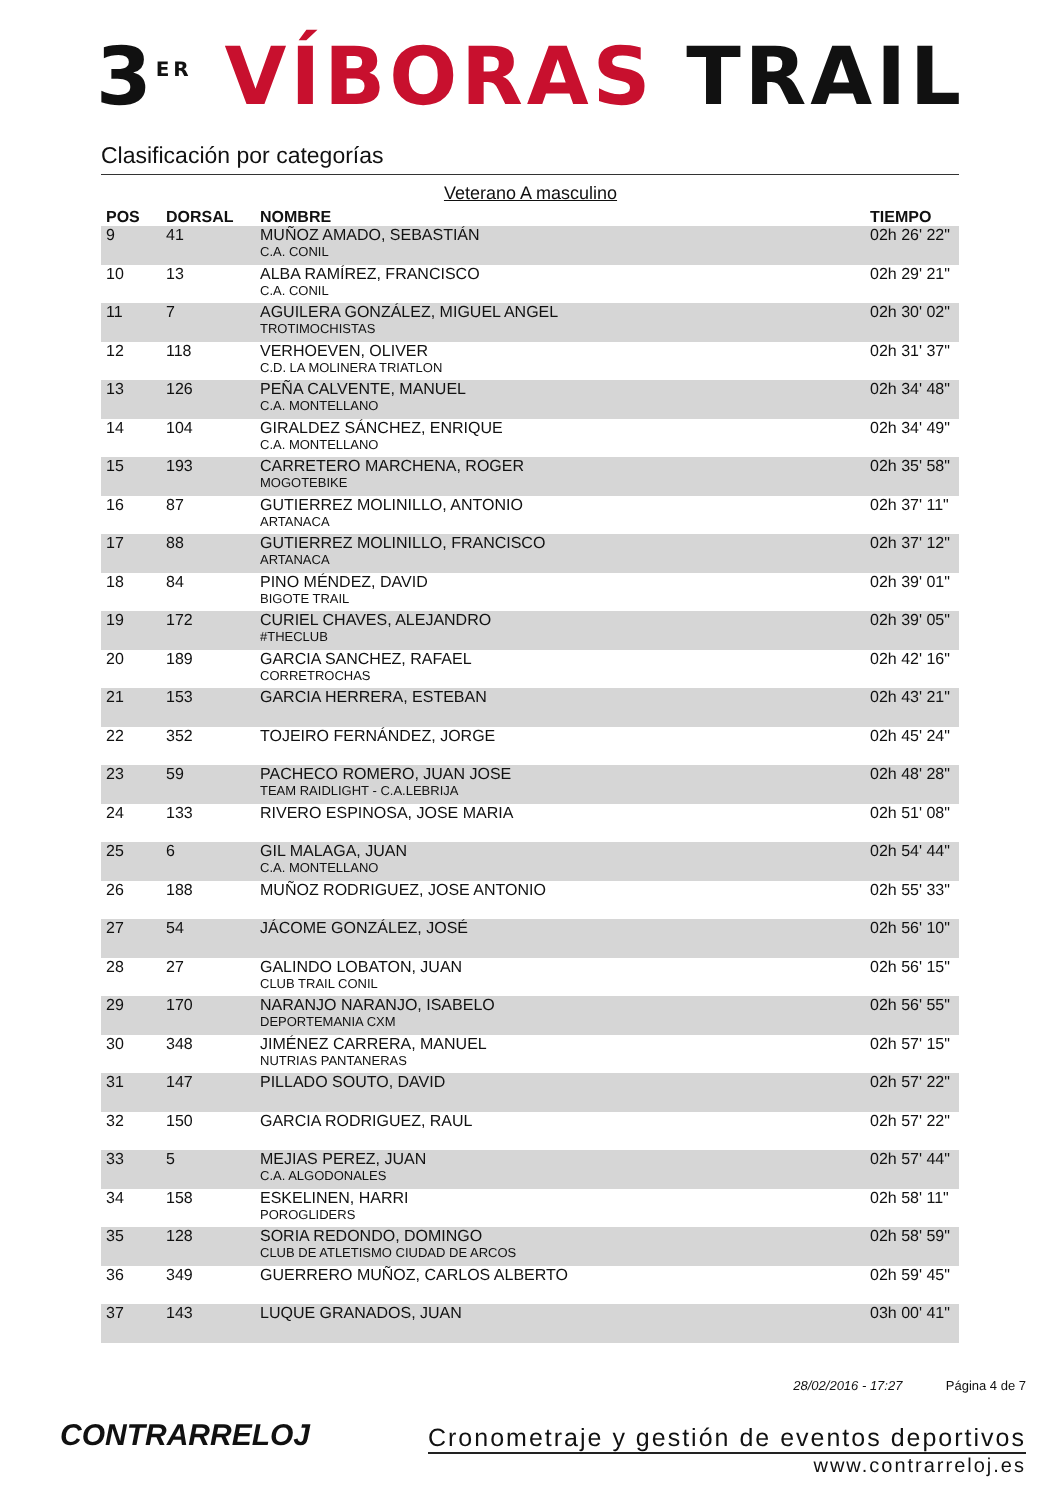3<sup>ER</sup> VÍBORAS TRAIL
Clasificación por categorías
Veterano A masculino
| POS | DORSAL | NOMBRE | TIEMPO |
| --- | --- | --- | --- |
| 9 | 41 | MUÑOZ AMADO, SEBASTIÁN C.A. CONIL | 02h 26' 22" |
| 10 | 13 | ALBA RAMÍREZ, FRANCISCO C.A. CONIL | 02h 29' 21" |
| 11 | 7 | AGUILERA GONZÁLEZ, MIGUEL ANGEL TROTIMOCHISTAS | 02h 30' 02" |
| 12 | 118 | VERHOEVEN, OLIVER C.D. LA MOLINERA TRIATLON | 02h 31' 37" |
| 13 | 126 | PEÑA CALVENTE, MANUEL C.A. MONTELLANO | 02h 34' 48" |
| 14 | 104 | GIRALDEZ SÁNCHEZ, ENRIQUE C.A. MONTELLANO | 02h 34' 49" |
| 15 | 193 | CARRETERO MARCHENA, ROGER MOGOTEBIKE | 02h 35' 58" |
| 16 | 87 | GUTIERREZ MOLINILLO, ANTONIO ARTANACA | 02h 37' 11" |
| 17 | 88 | GUTIERREZ MOLINILLO, FRANCISCO ARTANACA | 02h 37' 12" |
| 18 | 84 | PINO MÉNDEZ, DAVID BIGOTE TRAIL | 02h 39' 01" |
| 19 | 172 | CURIEL CHAVES, ALEJANDRO #THECLUB | 02h 39' 05" |
| 20 | 189 | GARCIA SANCHEZ, RAFAEL CORRETROCHAS | 02h 42' 16" |
| 21 | 153 | GARCIA HERRERA, ESTEBAN | 02h 43' 21" |
| 22 | 352 | TOJEIRO FERNÁNDEZ, JORGE | 02h 45' 24" |
| 23 | 59 | PACHECO ROMERO, JUAN JOSE TEAM RAIDLIGHT - C.A.LEBRIJA | 02h 48' 28" |
| 24 | 133 | RIVERO ESPINOSA, JOSE MARIA | 02h 51' 08" |
| 25 | 6 | GIL MALAGA, JUAN C.A. MONTELLANO | 02h 54' 44" |
| 26 | 188 | MUÑOZ RODRIGUEZ, JOSE ANTONIO | 02h 55' 33" |
| 27 | 54 | JÁCOME GONZÁLEZ, JOSÉ | 02h 56' 10" |
| 28 | 27 | GALINDO LOBATON, JUAN CLUB TRAIL CONIL | 02h 56' 15" |
| 29 | 170 | NARANJO NARANJO, ISABELO DEPORTEMANIA CXM | 02h 56' 55" |
| 30 | 348 | JIMÉNEZ CARRERA, MANUEL NUTRIAS PANTANERAS | 02h 57' 15" |
| 31 | 147 | PILLADO SOUTO, DAVID | 02h 57' 22" |
| 32 | 150 | GARCIA RODRIGUEZ, RAUL | 02h 57' 22" |
| 33 | 5 | MEJIAS PEREZ, JUAN C.A. ALGODONALES | 02h 57' 44" |
| 34 | 158 | ESKELINEN, HARRI POROGLIDERS | 02h 58' 11" |
| 35 | 128 | SORIA REDONDO, DOMINGO CLUB DE ATLETISMO CIUDAD DE ARCOS | 02h 58' 59" |
| 36 | 349 | GUERRERO MUÑOZ, CARLOS ALBERTO | 02h 59' 45" |
| 37 | 143 | LUQUE GRANADOS, JUAN | 03h 00' 41" |
CONTRARRELOJ
28/02/2016 - 17:27 Página 4 de 7
Cronometraje y gestión de eventos deportivos
www.contrarreloj.es